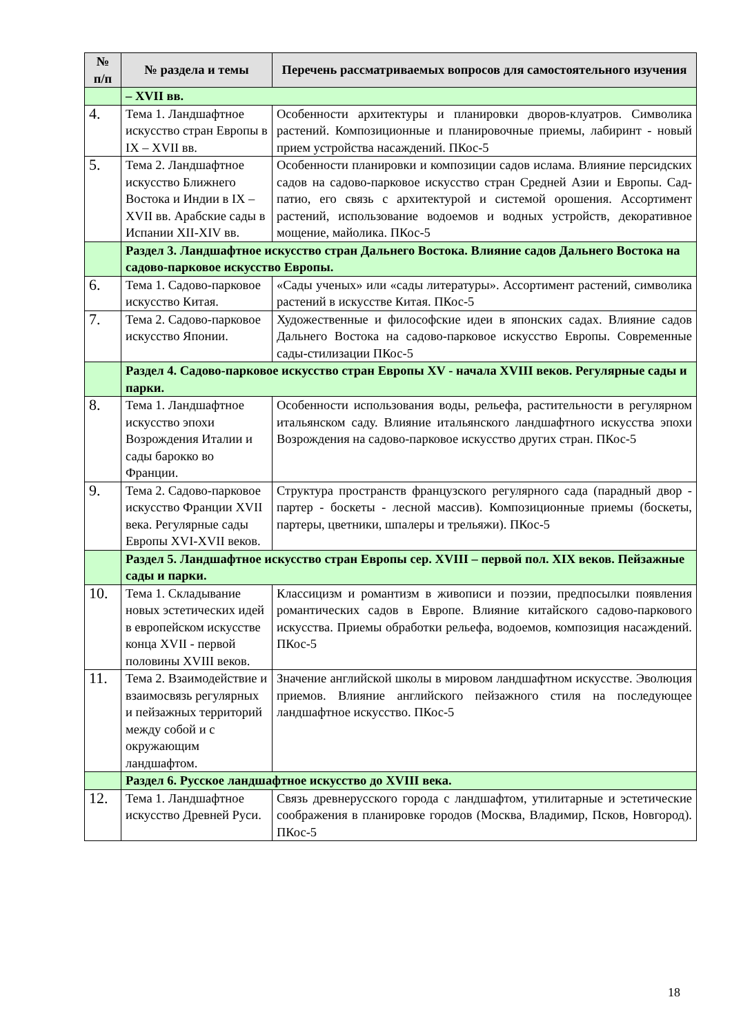| № п/п | № раздела и темы | Перечень рассматриваемых вопросов для самостоятельного изучения |
| --- | --- | --- |
| | – XVII вв. | |
| 4. | Тема 1. Ландшафтное искусство стран Европы в IX – XVII вв. | Особенности архитектуры и планировки дворов-клуатров. Символика растений. Композиционные и планировочные приемы, лабиринт - новый прием устройства насаждений. ПКос-5 |
| 5. | Тема 2. Ландшафтное искусство Ближнего Востока и Индии в IX – XVII вв. Арабские сады в Испании XII-XIV вв. | Особенности планировки и композиции садов ислама. Влияние персидских садов на садово-парковое искусство стран Средней Азии и Европы. Сад-патио, его связь с архитектурой и системой орошения. Ассортимент растений, использование водоемов и водных устройств, декоративное мощение, майолика. ПКос-5 |
| | Раздел 3. Ландшафтное искусство стран Дальнего Востока. Влияние садов Дальнего Востока на садово-парковое искусство Европы. | |
| 6. | Тема 1. Садово-парковое искусство Китая. | «Сады ученых» или «сады литературы». Ассортимент растений, символика растений в искусстве Китая. ПКос-5 |
| 7. | Тема 2. Садово-парковое искусство Японии. | Художественные и философские идеи в японских садах. Влияние садов Дальнего Востока на садово-парковое искусство Европы. Современные сады-стилизации ПКос-5 |
| | Раздел 4. Садово-парковое искусство стран Европы XV - начала XVIII веков. Регулярные сады и парки. | |
| 8. | Тема 1. Ландшафтное искусство эпохи Возрождения Италии и сады барокко во Франции. | Особенности использования воды, рельефа, растительности в регулярном итальянском саду. Влияние итальянского ландшафтного искусства эпохи Возрождения на садово-парковое искусство других стран. ПКос-5 |
| 9. | Тема 2. Садово-парковое искусство Франции XVII века. Регулярные сады Европы XVI-XVII веков. | Структура пространств французского регулярного сада (парадный двор - партер - боскеты - лесной массив). Композиционные приемы (боскеты, партеры, цветники, шпалеры и трельяжи). ПКос-5 |
| | Раздел 5. Ландшафтное искусство стран Европы сер. XVIII – первой пол. XIX веков. Пейзажные сады и парки. | |
| 10. | Тема 1. Складывание новых эстетических идей в европейском искусстве конца XVII - первой половины XVIII веков. | Классицизм и романтизм в живописи и поэзии, предпосылки появления романтических садов в Европе. Влияние китайского садово-паркового искусства. Приемы обработки рельефа, водоемов, композиция насаждений. ПКос-5 |
| 11. | Тема 2. Взаимодействие и взаимосвязь регулярных и пейзажных территорий между собой и с окружающим ландшафтом. | Значение английской школы в мировом ландшафтном искусстве. Эволюция приемов. Влияние английского пейзажного стиля на последующее ландшафтное искусство. ПКос-5 |
| | Раздел 6. Русское ландшафтное искусство до XVIII века. | |
| 12. | Тема 1. Ландшафтное искусство Древней Руси. | Связь древнерусского города с ландшафтом, утилитарные и эстетические соображения в планировке городов (Москва, Владимир, Псков, Новгород). ПКос-5 |
18